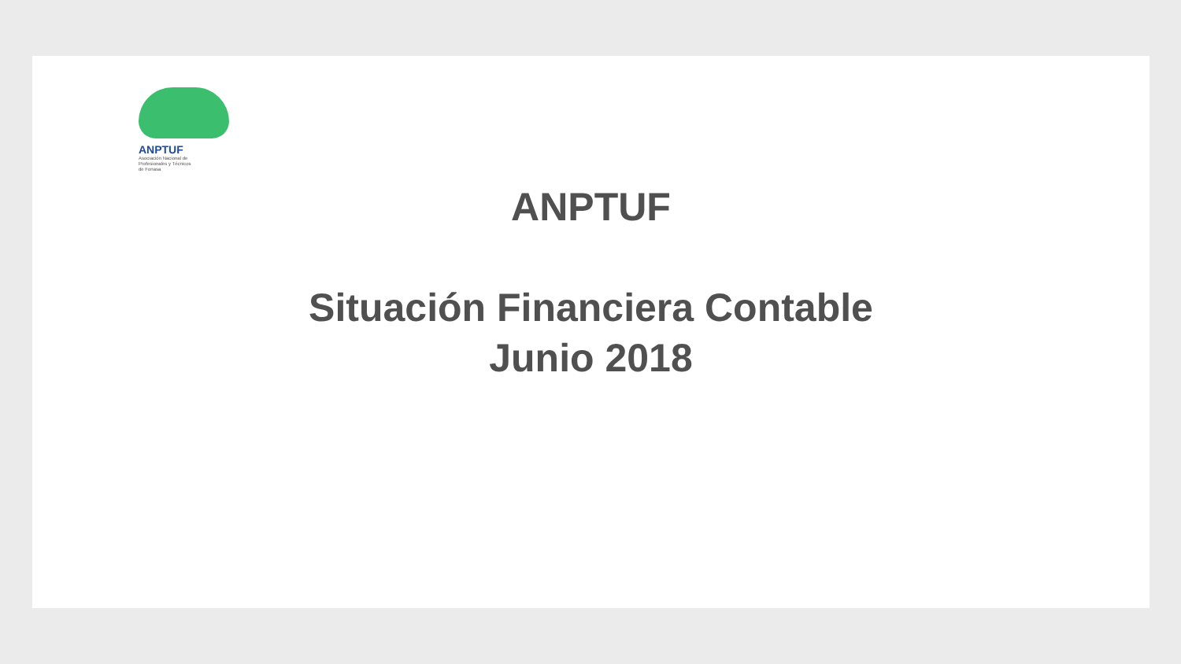ANPTUF
Asociación Nacional de
Profesionales y Técnicos
de Fonasa
ANPTUF
Situación Financiera Contable
Junio 2018